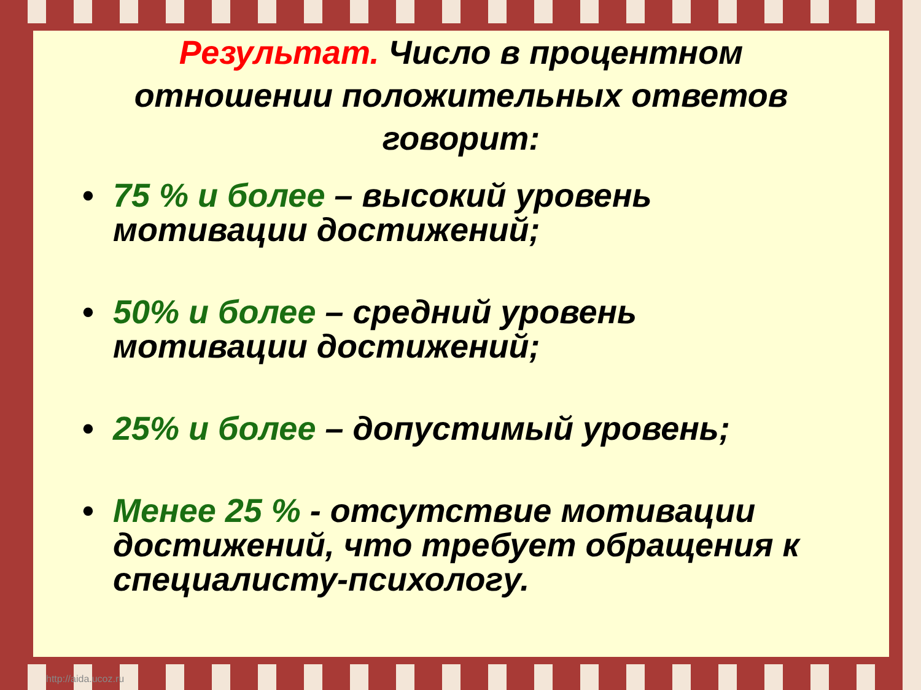Результат. Число в процентном отношении положительных ответов говорит:
• 75 % и более – высокий уровень мотивации достижений;
• 50% и более – средний уровень мотивации достижений;
• 25% и более – допустимый уровень;
• Менее 25 % - отсутствие мотивации достижений, что требует обращения к специалисту-психологу.
http://aida.ucoz.ru